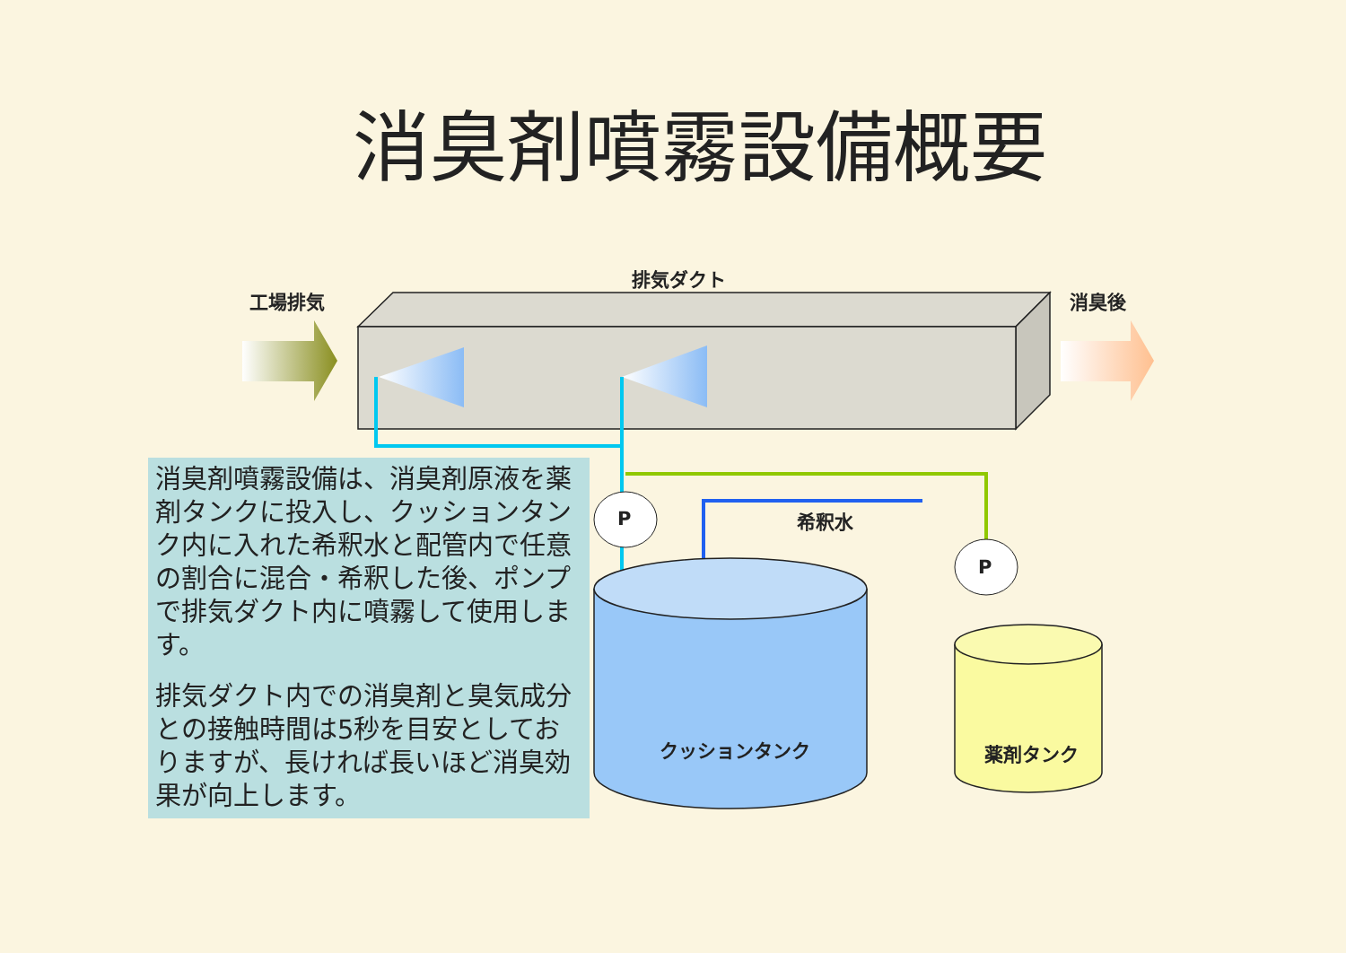消臭剤噴霧設備概要
工場排気
排気ダクト
消臭後
P
P
希釈水
クッションタンク 薬剤タンク
消臭剤噴霧設備は、消臭剤原液を薬剤タンクに投入し、クッションタンク内に入れた希釈水と配管内で任意の割合に混合・希釈した後、ポンプで排気ダクト内に噴霧して使用します。
排気ダクト内での消臭剤と臭気成分との接触時間は5秒を目安としておりますが、長ければ長いほど消臭効果が向上します。